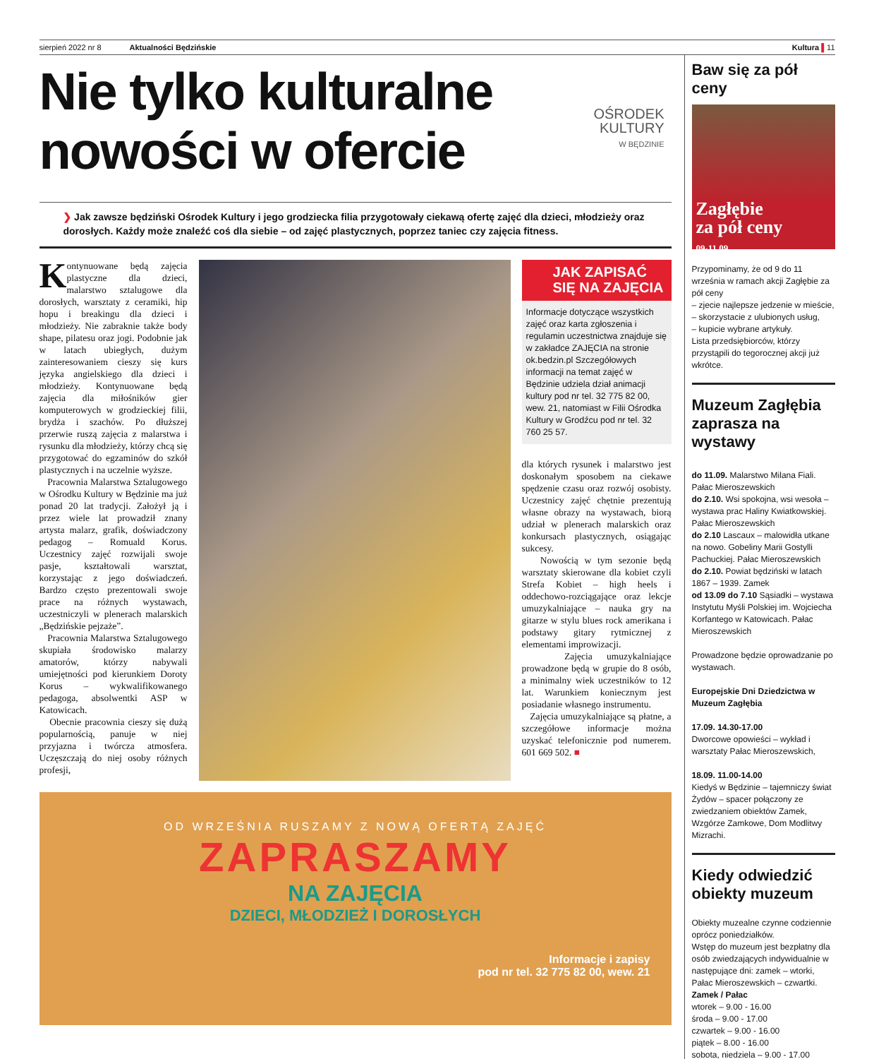sierpień 2022 nr 8 Aktualności Będzińskie Kultura ▌11
Nie tylko kulturalne nowości w ofercie
OŚRODEK
KULTURY
W BĘDZINIE
❯ Jak zawsze będziński Ośrodek Kultury i jego grodziecka filia przygotowały ciekawą ofertę zajęć dla dzieci, młodzieży oraz dorosłych. Każdy może znaleźć coś dla siebie – od zajęć plastycznych, poprzez taniec czy zajęcia fitness.
Kontynuowane będą zajęcia plastyczne dla dzieci, malarstwo sztalugowe dla dorosłych, warsztaty z ceramiki, hip hopu i breakingu dla dzieci i młodzieży. Nie zabraknie także body shape, pilatesu oraz jogi. Podobnie jak w latach ubiegłych, dużym zainteresowaniem cieszy się kurs języka angielskiego dla dzieci i młodzieży. Kontynuowane będą zajęcia dla miłośników gier komputerowych w grodzieckiej filii, brydża i szachów. Po dłuższej przerwie ruszą zajęcia z malarstwa i rysunku dla młodzieży, którzy chcą się przygotować do egzaminów do szkół plastycznych i na uczelnie wyższe.
Pracownia Malarstwa Sztalugowego w Ośrodku Kultury w Będzinie ma już ponad 20 lat tradycji. Założył ją i przez wiele lat prowadził znany artysta malarz, grafik, doświadczony pedagog – Romuald Korus. Uczestnicy zajęć rozwijali swoje pasje, kształtowali warsztat, korzystając z jego doświadczeń. Bardzo często prezentowali swoje prace na różnych wystawach, uczestniczyli w plenerach malarskich „Będzińskie pejzaże”.
Pracownia Malarstwa Sztalugowego skupiała środowisko malarzy amatorów, którzy nabywali umiejętności pod kierunkiem Doroty Korus – wykwalifikowanego pedagoga, absolwentki ASP w Katowicach.
Obecnie pracownia cieszy się dużą popularnością, panuje w niej przyjazna i twórcza atmosfera. Uczęszczają do niej osoby różnych profesji,
JAK ZAPISAĆ SIĘ NA ZAJĘCIA
Informacje dotyczące wszystkich zajęć oraz karta zgłoszenia i regulamin uczestnictwa znajduje się w zakładce ZAJĘCIA na stronie ok.bedzin.pl Szczegółowych informacji na temat zajęć w Będzinie udziela dział animacji kultury pod nr tel. 32 775 82 00, wew. 21, natomiast w Filii Ośrodka Kultury w Grodźcu pod nr tel. 32 760 25 57.
dla których rysunek i malarstwo jest doskonałym sposobem na ciekawe spędzenie czasu oraz rozwój osobisty. Uczestnicy zajęć chętnie prezentują własne obrazy na wystawach, biorą udział w plenerach malarskich oraz konkursach plastycznych, osiągając sukcesy.
Nowością w tym sezonie będą warsztaty skierowane dla kobiet czyli Strefa Kobiet – high heels i oddechowo-rozciągające oraz lekcje umuzykalniające – nauka gry na gitarze w stylu blues rock amerikana i podstawy gitary rytmicznej z elementami improwizacji.
Zajęcia umuzykalniające prowadzone będą w grupie do 8 osób, a minimalny wiek uczestników to 12 lat. Warunkiem koniecznym jest posiadanie własnego instrumentu.
Zajęcia umuzykalniające są płatne, a szczegółowe informacje można uzyskać telefonicznie pod numerem. 601 669 502. ■
OD WRZEŚNIA RUSZAMY Z NOWĄ OFERTĄ ZAJĘĆ
ZAPRASZAMY
NA ZAJĘCIA
DZIECI, MŁODZIEŻ I DOROSŁYCH
Informacje i zapisy
pod nr tel. 32 775 82 00, wew. 21
Baw się za pół ceny
Zagłębie
za pół ceny
09-11.09
Przypominamy, że od 9 do 11 września w ramach akcji Zagłębie za pół ceny
– zjecie najlepsze jedzenie w mieście,
– skorzystacie z ulubionych usług,
– kupicie wybrane artykuły.
Lista przedsiębiorców, którzy przystąpili do tegorocznej akcji już wkrótce.
Muzeum Zagłębia zaprasza na wystawy
do 11.09. Malarstwo Milana Fiali. Pałac Mieroszewskich
do 2.10. Wsi spokojna, wsi wesoła – wystawa prac Haliny Kwiatkowskiej. Pałac Mieroszewskich
do 2.10 Lascaux – malowidła utkane na nowo. Gobeliny Marii Gostylli Pachuckiej. Pałac Mieroszewskich
do 2.10. Powiat będziński w latach 1867 – 1939. Zamek
od 13.09 do 7.10 Sąsiadki – wystawa Instytutu Myśli Polskiej im. Wojciecha Korfantego w Katowicach. Pałac Mieroszewskich
Prowadzone będzie oprowadzanie po wystawach.
Europejskie Dni Dziedzictwa w Muzeum Zagłębia
17.09. 14.30-17.00
Dworcowe opowieści – wykład i warsztaty Pałac Mieroszewskich,
18.09. 11.00-14.00
Kiedyś w Będzinie – tajemniczy świat Żydów – spacer połączony ze zwiedzaniem obiektów Zamek, Wzgórze Zamkowe, Dom Modlitwy Mizrachi.
Kiedy odwiedzić obiekty muzeum
Obiekty muzealne czynne codziennie oprócz poniedziałków.
Wstęp do muzeum jest bezpłatny dla osób zwiedzających indywidualnie w następujące dni: zamek – wtorki, Pałac Mieroszewskich – czwartki.
Zamek / Pałac
wtorek – 9.00 - 16.00
środa – 9.00 - 17.00
czwartek – 9.00 - 16.00
piątek – 8.00 - 16.00
sobota, niedziela – 9.00 - 17.00